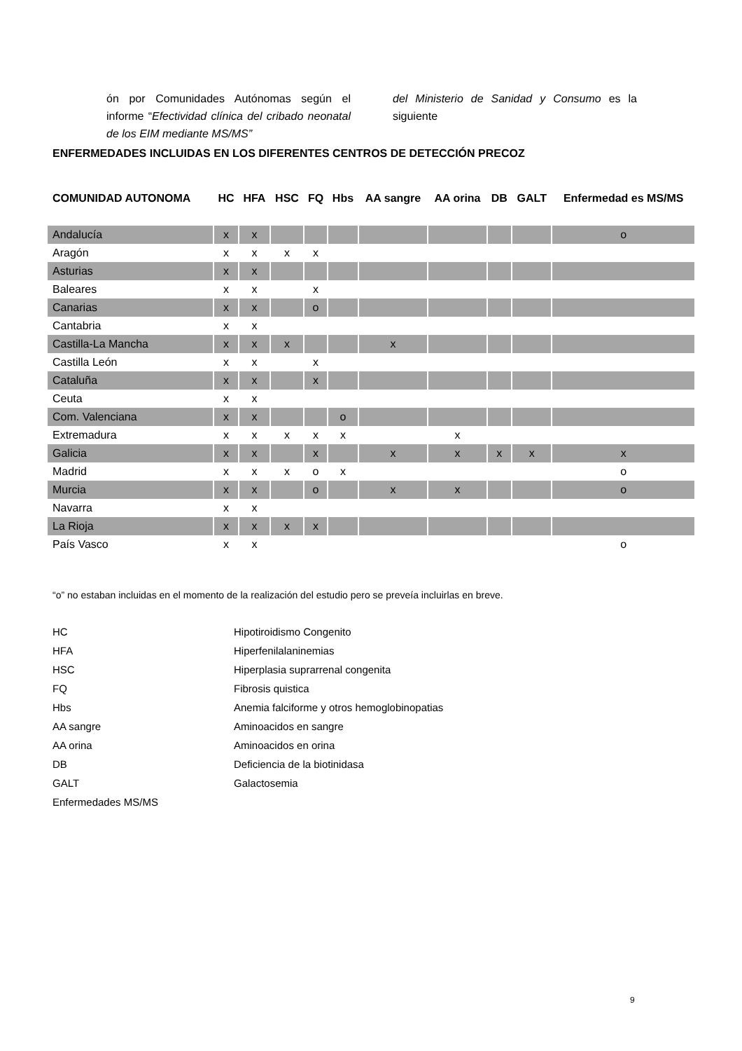ón por Comunidades Autónomas según el informe “Efectividad clínica del cribado neonatal de los EIM mediante MS/MS”
del Ministerio de Sanidad y Consumo es la siguiente
ENFERMEDADES INCLUIDAS EN LOS DIFERENTES CENTROS DE DETECCIÓN PRECOZ
| COMUNIDAD AUTONOMA | HC | HFA | HSC | FQ | Hbs | AA sangre | AA orina | DB | GALT | Enfermedad es MS/MS |
| --- | --- | --- | --- | --- | --- | --- | --- | --- | --- | --- |
| Andalucía | x | x | | | | | | | | o |
| Aragón | x | x | x | x | | | | | | |
| Asturias | x | x | | | | | | | | |
| Baleares | x | x | | x | | | | | | |
| Canarias | x | x | | o | | | | | | |
| Cantabria | x | x | | | | | | | | |
| Castilla-La Mancha | x | x | x | | | x | | | | |
| Castilla León | x | x | | x | | | | | | |
| Cataluña | x | x | | x | | | | | | |
| Ceuta | x | x | | | | | | | | |
| Com. Valenciana | x | x | | | o | | | | | |
| Extremadura | x | x | x | x | x | | x | | | |
| Galicia | x | x | | x | | x | x | x | x | x |
| Madrid | x | x | x | o | x | | | | | o |
| Murcia | x | x | | o | | x | x | | | o |
| Navarra | x | x | | | | | | | | |
| La Rioja | x | x | x | x | | | | | | |
| País Vasco | x | x | | | | | | | | o |
“o” no estaban incluidas en el momento de la realización del estudio pero se preveía incluirlas en breve.
| HC | Hipotiroidismo Congenito |
| HFA | Hiperfenilalaninemias |
| HSC | Hiperplasia suprarrenal congenita |
| FQ | Fibrosis quistica |
| Hbs | Anemia falciforme y otros hemoglobinopatias |
| AA sangre | Aminoacidos en sangre |
| AA orina | Aminoacidos en orina |
| DB | Deficiencia de la biotinidasa |
| GALT | Galactosemia |
| Enfermedades MS/MS | |
9